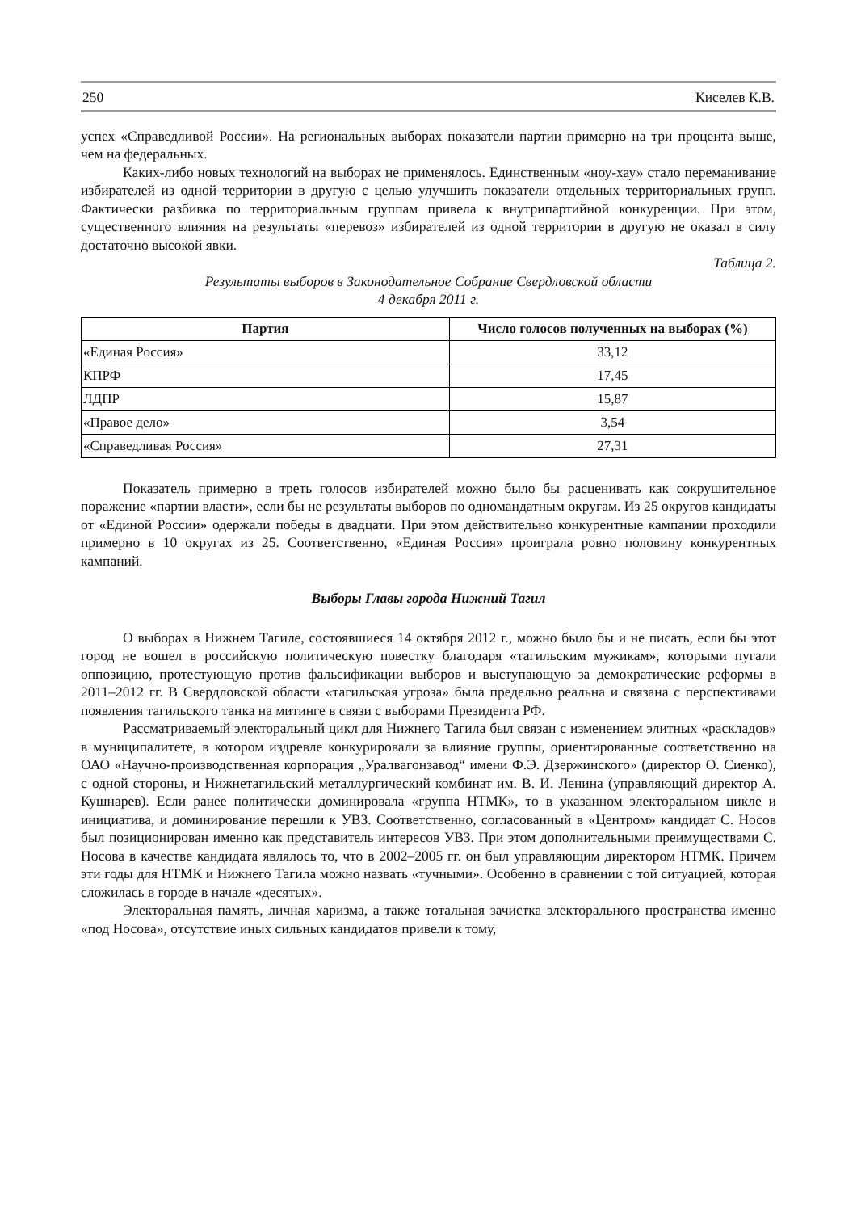250 Киселев К.В.
успех «Справедливой России». На региональных выборах показатели партии примерно на три процента выше, чем на федеральных.
Каких-либо новых технологий на выборах не применялось. Единственным «ноу-хау» стало переманивание избирателей из одной территории в другую с целью улучшить показатели отдельных территориальных групп. Фактически разбивка по территориальным группам привела к внутрипартийной конкуренции. При этом, существенного влияния на результаты «перевоз» избирателей из одной территории в другую не оказал в силу достаточно высокой явки.
Таблица 2.
Результаты выборов в Законодательное Собрание Свердловской области
4 декабря 2011 г.
| Партия | Число голосов полученных на выборах (%) |
| --- | --- |
| «Единая Россия» | 33,12 |
| КПРФ | 17,45 |
| ЛДПР | 15,87 |
| «Правое дело» | 3,54 |
| «Справедливая Россия» | 27,31 |
Показатель примерно в треть голосов избирателей можно было бы расценивать как сокрушительное поражение «партии власти», если бы не результаты выборов по одномандатным округам. Из 25 округов кандидаты от «Единой России» одержали победы в двадцати. При этом действительно конкурентные кампании проходили примерно в 10 округах из 25. Соответственно, «Единая Россия» проиграла ровно половину конкурентных кампаний.
Выборы Главы города Нижний Тагил
О выборах в Нижнем Тагиле, состоявшиеся 14 октября 2012 г., можно было бы и не писать, если бы этот город не вошел в российскую политическую повестку благодаря «тагильским мужикам», которыми пугали оппозицию, протестующую против фальсификации выборов и выступающую за демократические реформы в 2011–2012 гг. В Свердловской области «тагильская угроза» была предельно реальна и связана с перспективами появления тагильского танка на митинге в связи с выборами Президента РФ.
Рассматриваемый электоральный цикл для Нижнего Тагила был связан с изменением элитных «раскладов» в муниципалитете, в котором издревле конкурировали за влияние группы, ориентированные соответственно на ОАО «Научно-производственная корпорация „Уралвагонзавод“ имени Ф.Э. Дзержинского» (директор О. Сиенко), с одной стороны, и Нижнетагильский металлургический комбинат им. В. И. Ленина (управляющий директор А. Кушнарев). Если ранее политически доминировала «группа НТМК», то в указанном электоральном цикле и инициатива, и доминирование перешли к УВЗ. Соответственно, согласованный в «Центром» кандидат С. Носов был позиционирован именно как представитель интересов УВЗ. При этом дополнительными преимуществами С. Носова в качестве кандидата являлось то, что в 2002–2005 гг. он был управляющим директором НТМК. Причем эти годы для НТМК и Нижнего Тагила можно назвать «тучными». Особенно в сравнении с той ситуацией, которая сложилась в городе в начале «десятых».
Электоральная память, личная харизма, а также тотальная зачистка электорального пространства именно «под Носова», отсутствие иных сильных кандидатов привели к тому,